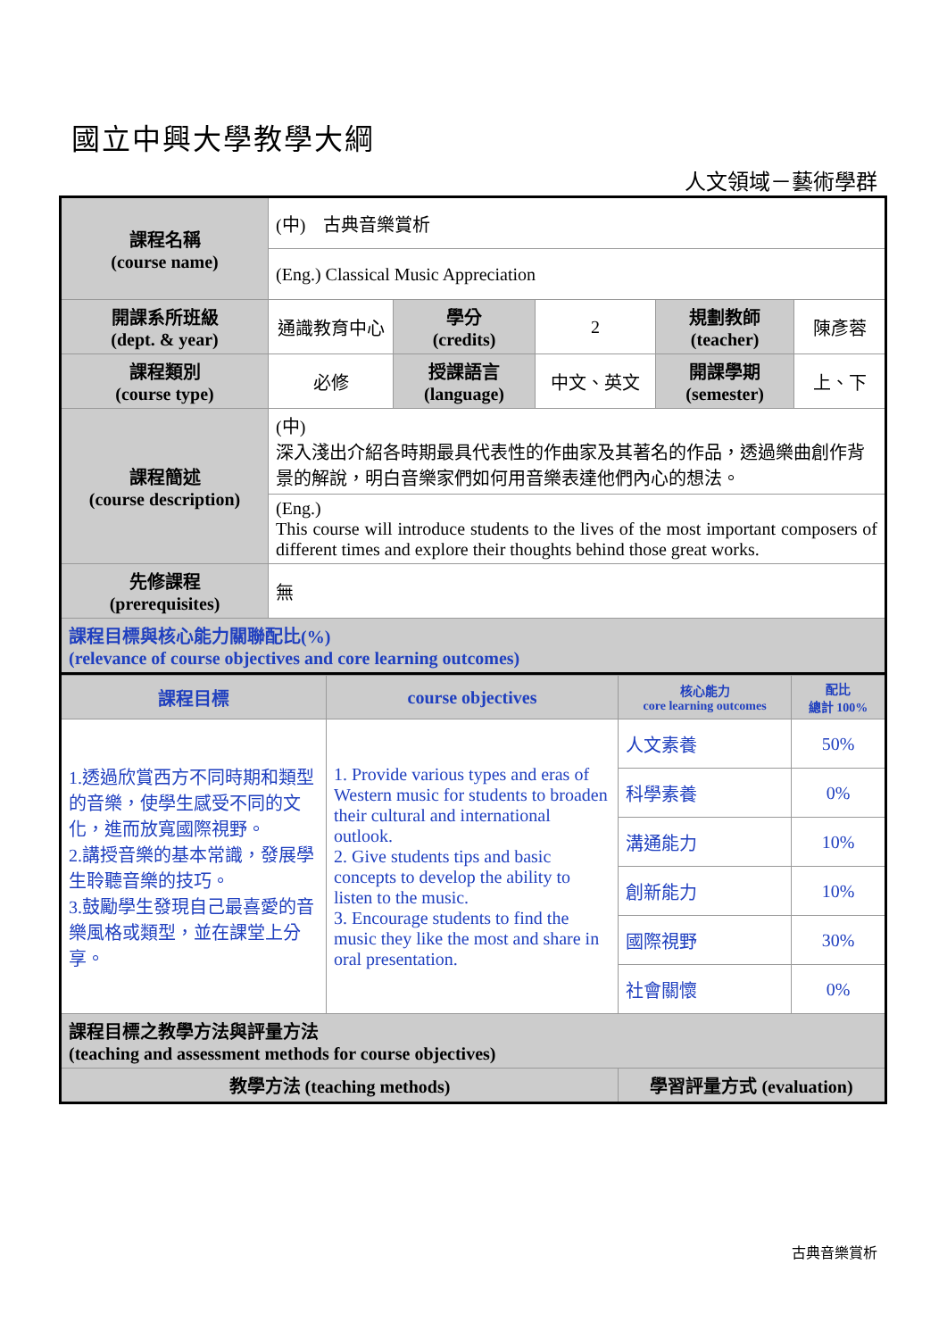國立中興大學教學大綱
人文領域－藝術學群
| 課程名稱 (course name) | (中) 古典音樂賞析 | | | | |
| | (Eng.) Classical Music Appreciation | | | | |
| 開課系所班級 (dept. & year) | 通識教育中心 | 學分 (credits) | 2 | 規劃教師 (teacher) | 陳彥蓉 |
| 課程類別 (course type) | 必修 | 授課語言 (language) | 中文、英文 | 開課學期 (semester) | 上、下 |
| 課程簡述 (course description) | (中) 深入淺出介紹各時期最具代表性的作曲家及其著名的作品，透過樂曲創作背景的解說，明白音樂家們如何用音樂表達他們內心的想法。 | | | | |
| | (Eng.) This course will introduce students to the lives of the most important composers of different times and explore their thoughts behind those great works. | | | | |
| 先修課程 (prerequisites) | 無 | | | | |
| 課程目標與核心能力關聯配比(%) (relevance of course objectives and core learning outcomes) | | | | | |
| 課程目標 | course objectives | 核心能力 core learning outcomes | 配比 總計 100% |
| 1.透過欣賞西方不同時期和類型的音樂，使學生感受不同的文化，進而放寬國際視野。 2.講授音樂的基本常識，發展學生聆聽音樂的技巧。 3.鼓勵學生發現自己最喜愛的音樂風格或類型，並在課堂上分享。 | 1. Provide various types and eras of Western music for students to broaden their cultural and international outlook. 2. Give students tips and basic concepts to develop the ability to listen to the music. 3. Encourage students to find the music they like the most and share in oral presentation. | 人文素養 | 50% |
| | | 科學素養 | 0% |
| | | 溝通能力 | 10% |
| | | 創新能力 | 10% |
| | | 國際視野 | 30% |
| | | 社會關懷 | 0% |
| 課程目標之教學方法與評量方法 (teaching and assessment methods for course objectives) | | | |
| 教學方法 (teaching methods) | | 學習評量方式 (evaluation) | |
古典音樂賞析